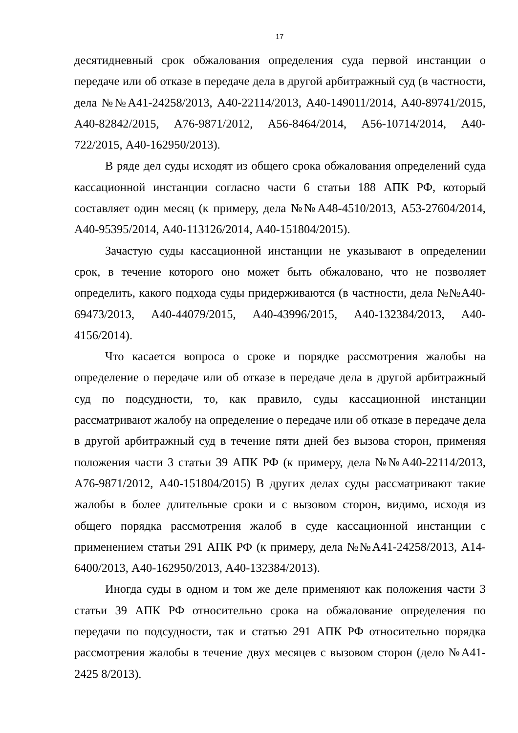17
десятидневный срок обжалования определения суда первой инстанции о передаче или об отказе в передаче дела в другой арбитражный суд (в частности, дела №№А41-24258/2013, А40-22114/2013, А40-149011/2014, А40-89741/2015, А40-82842/2015, А76-9871/2012, А56-8464/2014, А56-10714/2014, А40-722/2015, А40-162950/2013).
В ряде дел суды исходят из общего срока обжалования определений суда кассационной инстанции согласно части 6 статьи 188 АПК РФ, который составляет один месяц (к примеру, дела №№А48-4510/2013, А53-27604/2014, А40-95395/2014, А40-113126/2014, А40-151804/2015).
Зачастую суды кассационной инстанции не указывают в определении срок, в течение которого оно может быть обжаловано, что не позволяет определить, какого подхода суды придерживаются (в частности, дела №№А40-69473/2013, А40-44079/2015, А40-43996/2015, А40-132384/2013, А40-4156/2014).
Что касается вопроса о сроке и порядке рассмотрения жалобы на определение о передаче или об отказе в передаче дела в другой арбитражный суд по подсудности, то, как правило, суды кассационной инстанции рассматривают жалобу на определение о передаче или об отказе в передаче дела в другой арбитражный суд в течение пяти дней без вызова сторон, применяя положения части 3 статьи 39 АПК РФ (к примеру, дела №№А40-22114/2013, А76-9871/2012, А40-151804/2015) В других делах суды рассматривают такие жалобы в более длительные сроки и с вызовом сторон, видимо, исходя из общего порядка рассмотрения жалоб в суде кассационной инстанции с применением статьи 291 АПК РФ (к примеру, дела №№А41-24258/2013, А14-6400/2013, А40-162950/2013, А40-132384/2013).
Иногда суды в одном и том же деле применяют как положения части 3 статьи 39 АПК РФ относительно срока на обжалование определения по передачи по подсудности, так и статью 291 АПК РФ относительно порядка рассмотрения жалобы в течение двух месяцев с вызовом сторон (дело №А41-2425 8/2013).